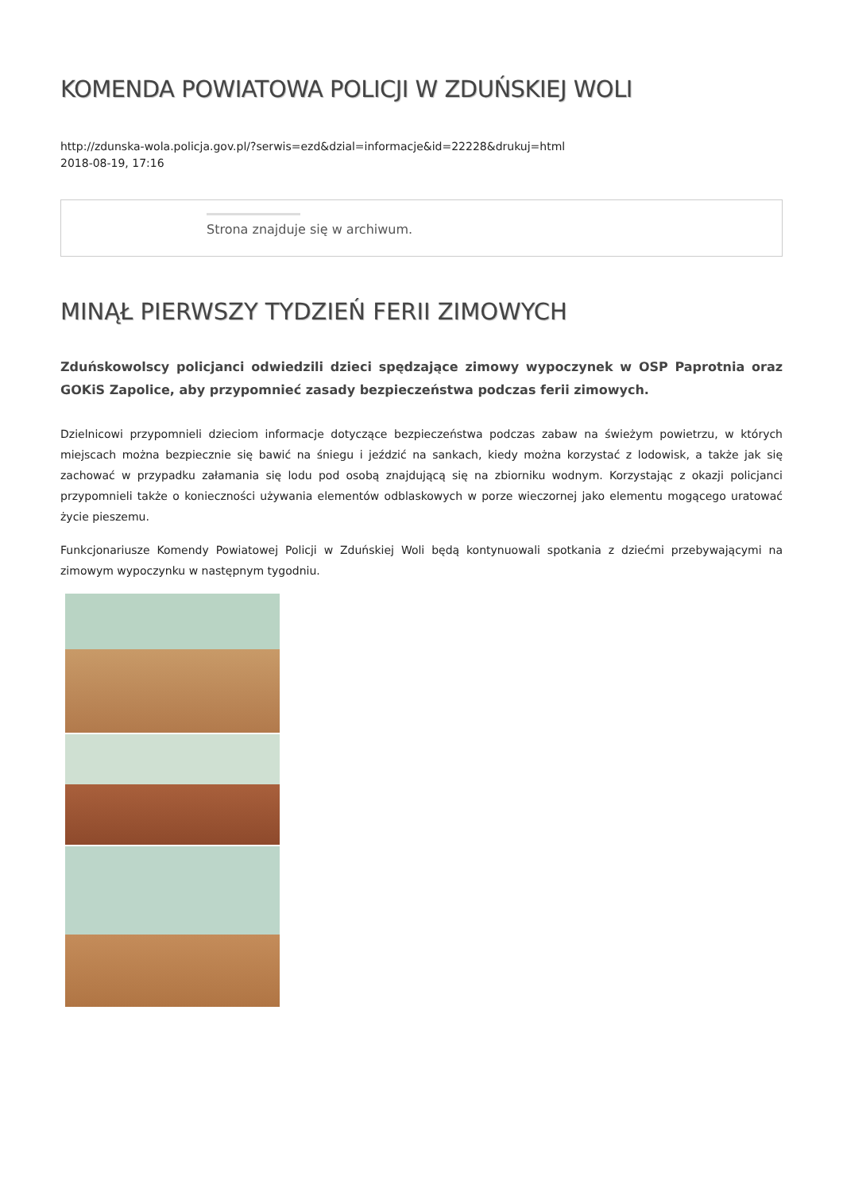KOMENDA POWIATOWA POLICJI W ZDUŃSKIEJ WOLI
http://zdunska-wola.policja.gov.pl/?serwis=ezd&dzial=informacje&id=22228&drukuj=html
2018-08-19, 17:16
Strona znajduje się w archiwum.
MINĄŁ PIERWSZY TYDZIEŃ FERII ZIMOWYCH
Zduńskowolscy policjanci odwiedzili dzieci spędzające zimowy wypoczynek w OSP Paprotnia oraz GOKiS Zapolice, aby przypomnieć zasady bezpieczeństwa podczas ferii zimowych.
Dzielnicowi przypomnieli dzieciom informacje dotyczące bezpieczeństwa podczas zabaw na świeżym powietrzu, w których miejscach można bezpiecznie się bawić na śniegu i jeździć na sankach, kiedy można korzystać z lodowisk, a także jak się zachować w przypadku załamania się lodu pod osobą znajdującą się na zbiorniku wodnym. Korzystając z okazji policjanci przypomnieli także o konieczności używania elementów odblaskowych w porze wieczornej jako elementu mogącego uratować życie pieszemu.
Funkcjonariusze Komendy Powiatowej Policji w Zduńskiej Woli będą kontynuowali spotkania z dziećmi przebywającymi na zimowym wypoczynku w następnym tygodniu.